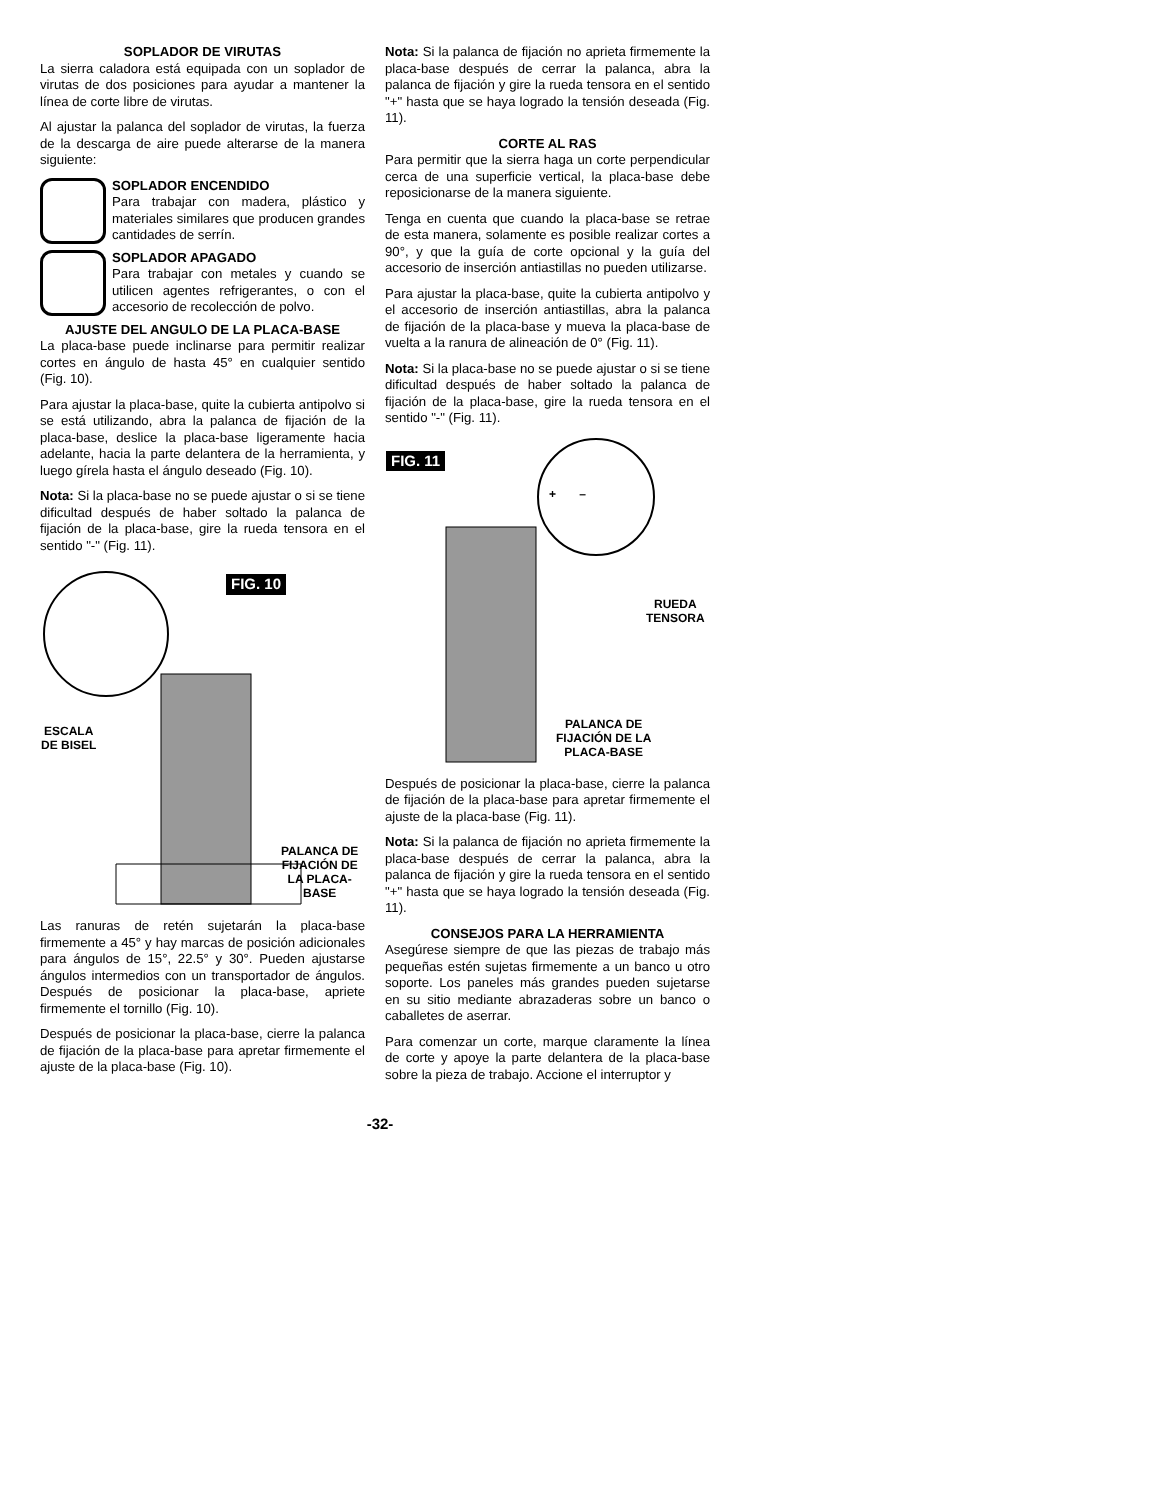SOPLADOR DE VIRUTAS
La sierra caladora está equipada con un soplador de virutas de dos posiciones para ayudar a mantener la línea de corte libre de virutas.
Al ajustar la palanca del soplador de virutas, la fuerza de la descarga de aire puede alterarse de la manera siguiente:
SOPLADOR ENCENDIDO
Para trabajar con madera, plástico y materiales similares que producen grandes cantidades de serrín.
SOPLADOR APAGADO
Para trabajar con metales y cuando se utilicen agentes refrigerantes, o con el accesorio de recolección de polvo.
AJUSTE DEL ANGULO DE LA PLACA-BASE
La placa-base puede inclinarse para permitir realizar cortes en ángulo de hasta 45° en cualquier sentido (Fig. 10).
Para ajustar la placa-base, quite la cubierta antipolvo si se está utilizando, abra la palanca de fijación de la placa-base, deslice la placa-base ligeramente hacia adelante, hacia la parte delantera de la herramienta, y luego gírela hasta el ángulo deseado (Fig. 10).
Nota: Si la placa-base no se puede ajustar o si se tiene dificultad después de haber soltado la palanca de fijación de la placa-base, gire la rueda tensora en el sentido "-" (Fig. 11).
FIG. 10
ESCALA
DE BISEL
PALANCA DE
FIJACIÓN DE
LA PLACA-
BASE
Las ranuras de retén sujetarán la placa-base firmemente a 45° y hay marcas de posición adicionales para ángulos de 15°, 22.5° y 30°. Pueden ajustarse ángulos intermedios con un transportador de ángulos. Después de posicionar la placa-base, apriete firmemente el tornillo (Fig. 10).
Después de posicionar la placa-base, cierre la palanca de fijación de la placa-base para apretar firmemente el ajuste de la placa-base (Fig. 10).
Nota: Si la palanca de fijación no aprieta firmemente la placa-base después de cerrar la palanca, abra la palanca de fijación y gire la rueda tensora en el sentido "+" hasta que se haya logrado la tensión deseada (Fig. 11).
CORTE AL RAS
Para permitir que la sierra haga un corte perpendicular cerca de una superficie vertical, la placa-base debe reposicionarse de la manera siguiente.
Tenga en cuenta que cuando la placa-base se retrae de esta manera, solamente es posible realizar cortes a 90°, y que la guía de corte opcional y la guía del accesorio de inserción antiastillas no pueden utilizarse.
Para ajustar la placa-base, quite la cubierta antipolvo y el accesorio de inserción antiastillas, abra la palanca de fijación de la placa-base y mueva la placa-base de vuelta a la ranura de alineación de 0° (Fig. 11).
Nota: Si la placa-base no se puede ajustar o si se tiene dificultad después de haber soltado la palanca de fijación de la placa-base, gire la rueda tensora en el sentido "-" (Fig. 11).
FIG. 11
+ –
RUEDA
TENSORA
PALANCA DE
FIJACIÓN DE LA
PLACA-BASE
Después de posicionar la placa-base, cierre la palanca de fijación de la placa-base para apretar firmemente el ajuste de la placa-base (Fig. 11).
Nota: Si la palanca de fijación no aprieta firmemente la placa-base después de cerrar la palanca, abra la palanca de fijación y gire la rueda tensora en el sentido "+" hasta que se haya logrado la tensión deseada (Fig. 11).
CONSEJOS PARA LA HERRAMIENTA
Asegúrese siempre de que las piezas de trabajo más pequeñas estén sujetas firmemente a un banco u otro soporte. Los paneles más grandes pueden sujetarse en su sitio mediante abrazaderas sobre un banco o caballetes de aserrar.
Para comenzar un corte, marque claramente la línea de corte y apoye la parte delantera de la placa-base sobre la pieza de trabajo. Accione el interruptor y
-32-